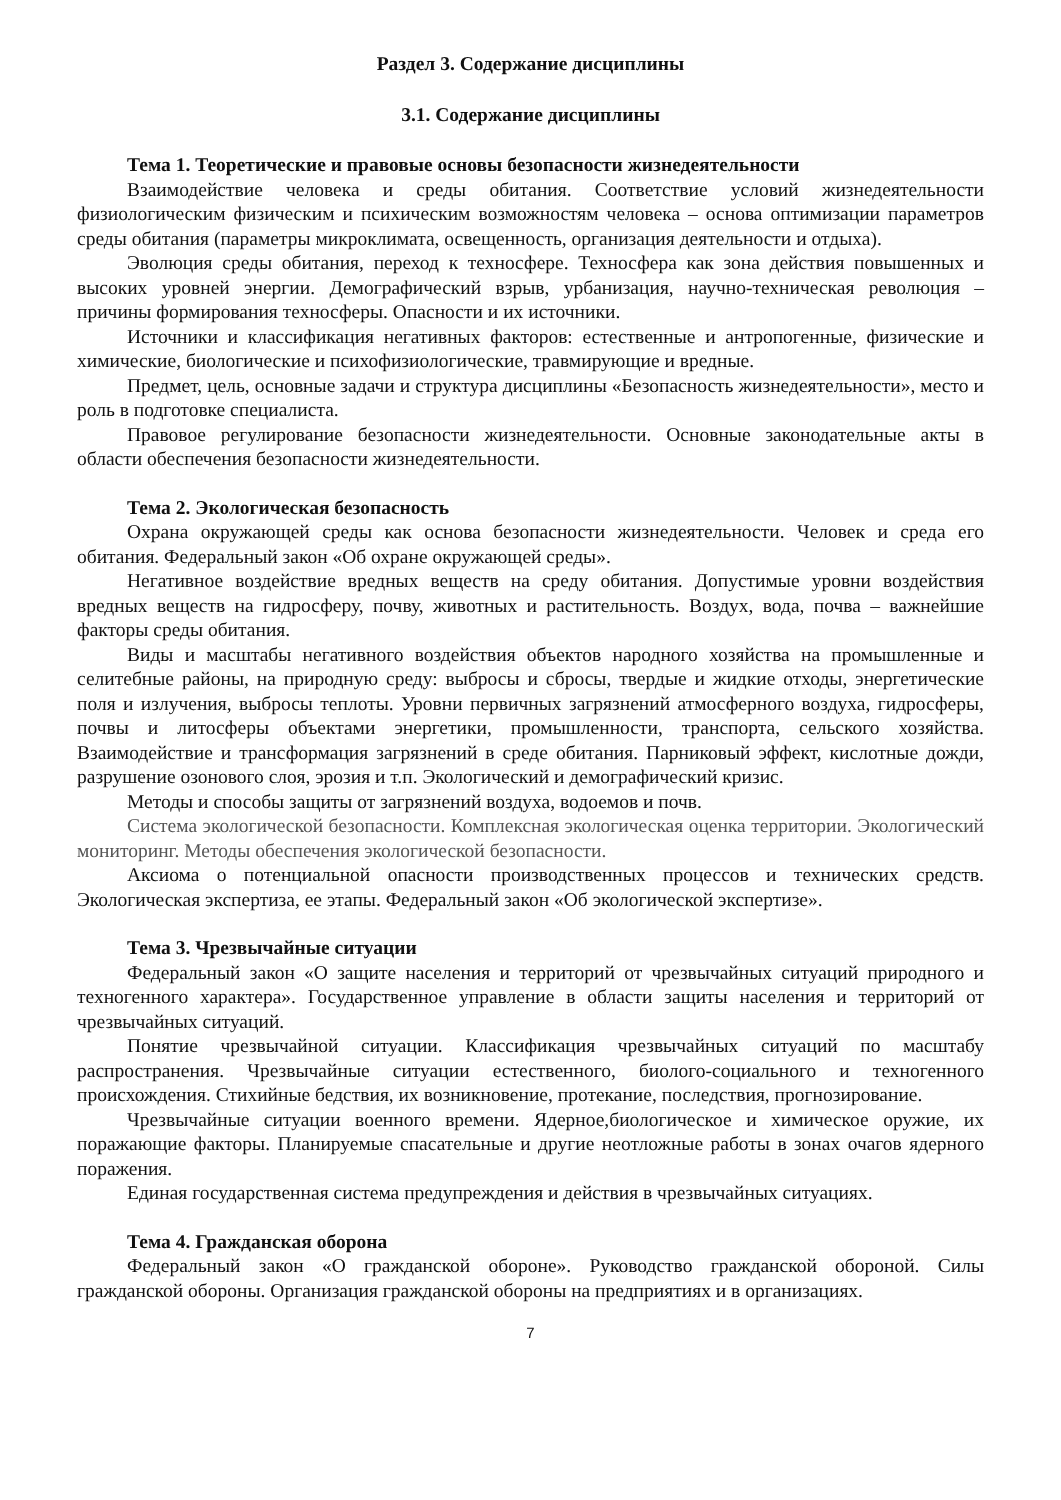Раздел 3. Содержание дисциплины
3.1. Содержание дисциплины
Тема 1. Теоретические и правовые основы безопасности жизнедеятельности
Взаимодействие человека и среды обитания. Соответствие условий жизнедеятельности физиологическим физическим и психическим возможностям человека – основа оптимизации параметров среды обитания (параметры микроклимата, освещенность, организация деятельности и отдыха).
Эволюция среды обитания, переход к техносфере. Техносфера как зона действия повышенных и высоких уровней энергии. Демографический взрыв, урбанизация, научно-техническая революция – причины формирования техносферы. Опасности и их источники.
Источники и классификация негативных факторов: естественные и антропогенные, физические и химические, биологические и психофизиологические, травмирующие и вредные.
Предмет, цель, основные задачи и структура дисциплины «Безопасность жизнедеятельности», место и роль в подготовке специалиста.
Правовое регулирование безопасности жизнедеятельности. Основные законодательные акты в области обеспечения безопасности жизнедеятельности.
Тема 2. Экологическая безопасность
Охрана окружающей среды как основа безопасности жизнедеятельности. Человек и среда его обитания. Федеральный закон «Об охране окружающей среды».
Негативное воздействие вредных веществ на среду обитания. Допустимые уровни воздействия вредных веществ на гидросферу, почву, животных и растительность. Воздух, вода, почва – важнейшие факторы среды обитания.
Виды и масштабы негативного воздействия объектов народного хозяйства на промышленные и селитебные районы, на природную среду: выбросы и сбросы, твердые и жидкие отходы, энергетические поля и излучения, выбросы теплоты. Уровни первичных загрязнений атмосферного воздуха, гидросферы, почвы и литосферы объектами энергетики, промышленности, транспорта, сельского хозяйства. Взаимодействие и трансформация загрязнений в среде обитания. Парниковый эффект, кислотные дожди, разрушение озонового слоя, эрозия и т.п. Экологический и демографический кризис.
Методы и способы защиты от загрязнений воздуха, водоемов и почв.
Система экологической безопасности. Комплексная экологическая оценка территории. Экологический мониторинг. Методы обеспечения экологической безопасности.
Аксиома о потенциальной опасности производственных процессов и технических средств. Экологическая экспертиза, ее этапы. Федеральный закон «Об экологической экспертизе».
Тема 3. Чрезвычайные ситуации
Федеральный закон «О защите населения и территорий от чрезвычайных ситуаций природного и техногенного характера». Государственное управление в области защиты населения и территорий от чрезвычайных ситуаций.
Понятие чрезвычайной ситуации. Классификация чрезвычайных ситуаций по масштабу распространения. Чрезвычайные ситуации естественного, биолого-социального и техногенного происхождения. Стихийные бедствия, их возникновение, протекание, последствия, прогнозирование.
Чрезвычайные ситуации военного времени. Ядерное,биологическое и химическое оружие, их поражающие факторы. Планируемые спасательные и другие неотложные работы в зонах очагов ядерного поражения.
Единая государственная система предупреждения и действия в чрезвычайных ситуациях.
Тема 4. Гражданская оборона
Федеральный закон «О гражданской обороне». Руководство гражданской обороной. Силы гражданской обороны. Организация гражданской обороны на предприятиях и в организациях.
7